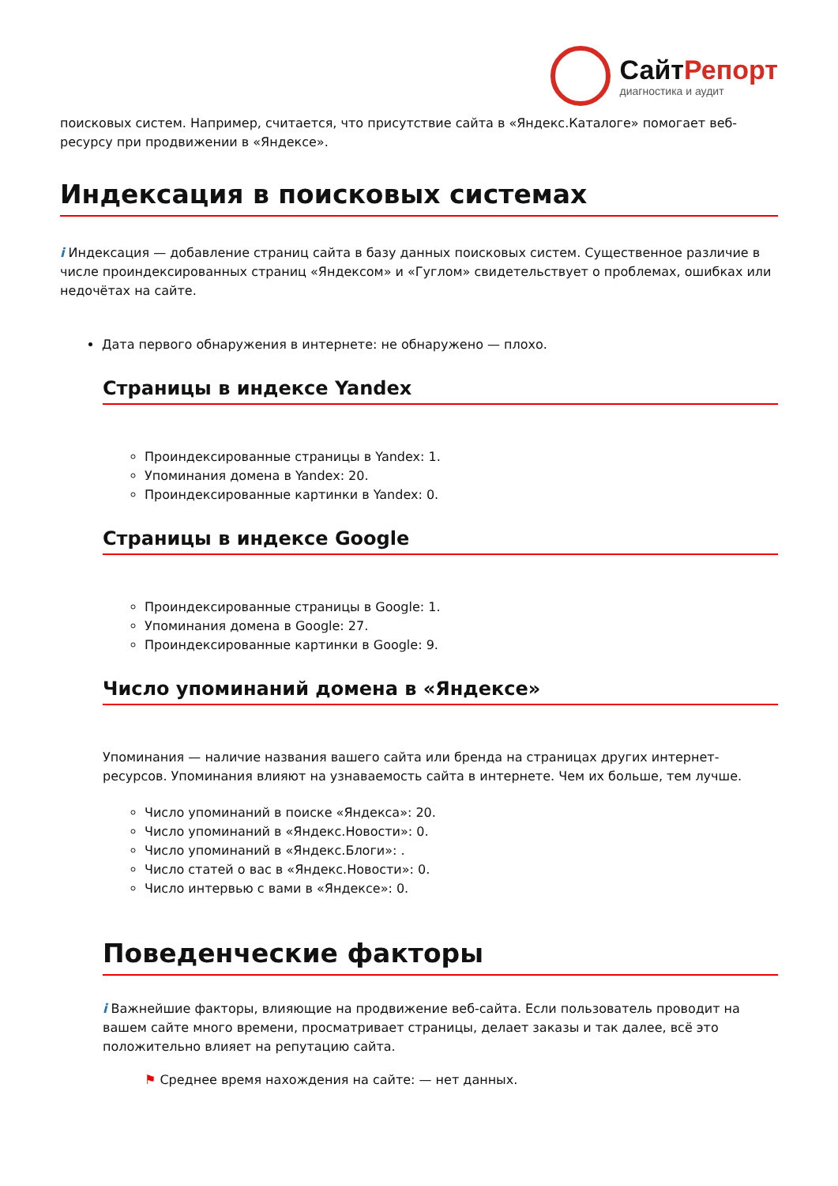СайтРепорт
диагностика и аудит
поисковых систем. Например, считается, что присутствие сайта в «Яндекс.Каталоге» помогает веб-ресурсу при продвижении в «Яндексе».
Индексация в поисковых системах
i Индексация — добавление страниц сайта в базу данных поисковых систем. Существенное различие в числе проиндексированных страниц «Яндексом» и «Гуглом» свидетельствует о проблемах, ошибках или недочётах на сайте.
Дата первого обнаружения в интернете: не обнаружено — плохо.
Страницы в индексе Yandex
Проиндексированные страницы в Yandex: 1.
Упоминания домена в Yandex: 20.
Проиндексированные картинки в Yandex: 0.
Страницы в индексе Google
Проиндексированные страницы в Google: 1.
Упоминания домена в Google: 27.
Проиндексированные картинки в Google: 9.
Число упоминаний домена в «Яндексе»
Упоминания — наличие названия вашего сайта или бренда на страницах других интернет-ресурсов. Упоминания влияют на узнаваемость сайта в интернете. Чем их больше, тем лучше.
Число упоминаний в поиске «Яндекса»: 20.
Число упоминаний в «Яндекс.Новости»: 0.
Число упоминаний в «Яндекс.Блоги»: .
Число статей о вас в «Яндекс.Новости»: 0.
Число интервью с вами в «Яндексе»: 0.
Поведенческие факторы
i Важнейшие факторы, влияющие на продвижение веб-сайта. Если пользователь проводит на вашем сайте много времени, просматривает страницы, делает заказы и так далее, всё это положительно влияет на репутацию сайта.
⚑ Среднее время нахождения на сайте: — нет данных.